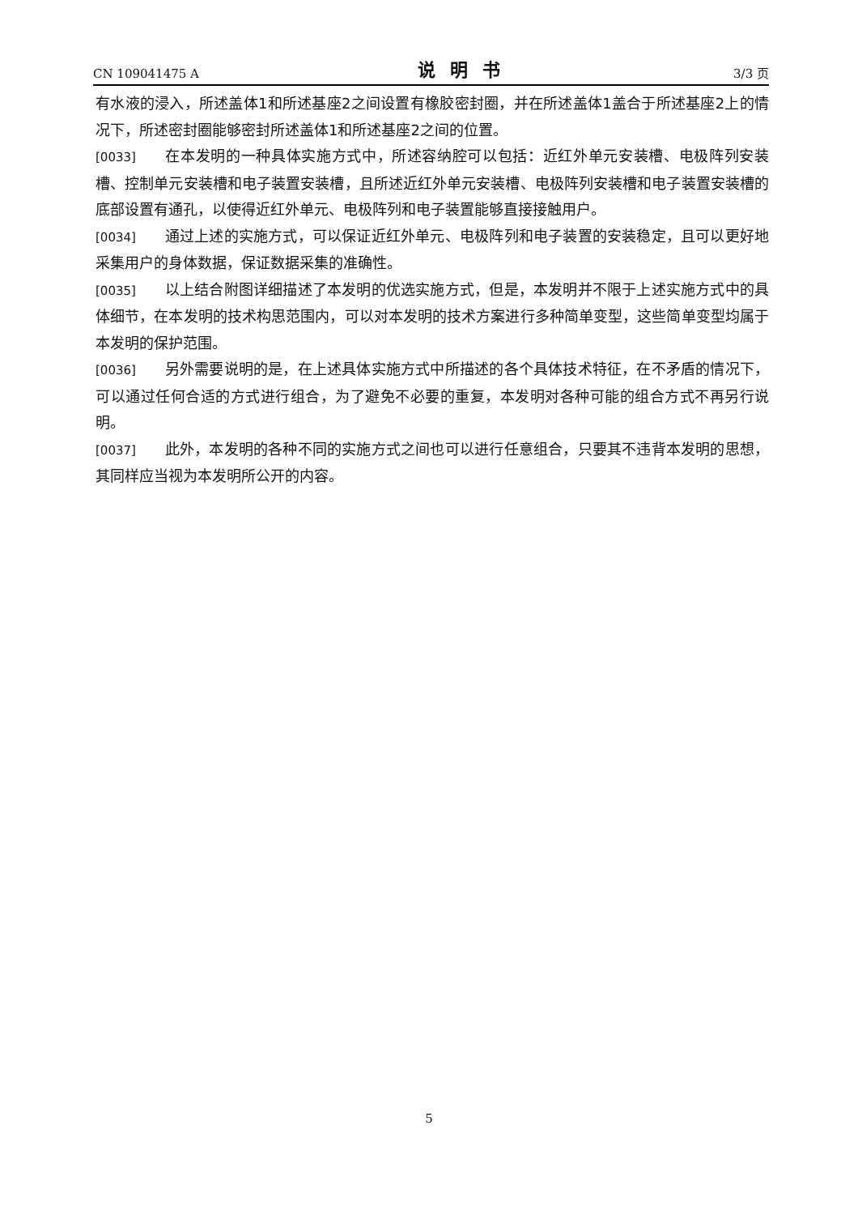CN 109041475 A 说明书 3/3 页
有水液的浸入，所述盖体1和所述基座2之间设置有橡胶密封圈，并在所述盖体1盖合于所述基座2上的情况下，所述密封圈能够密封所述盖体1和所述基座2之间的位置。
[0033] 在本发明的一种具体实施方式中，所述容纳腔可以包括：近红外单元安装槽、电极阵列安装槽、控制单元安装槽和电子装置安装槽，且所述近红外单元安装槽、电极阵列安装槽和电子装置安装槽的底部设置有通孔，以使得近红外单元、电极阵列和电子装置能够直接接触用户。
[0034] 通过上述的实施方式，可以保证近红外单元、电极阵列和电子装置的安装稳定，且可以更好地采集用户的身体数据，保证数据采集的准确性。
[0035] 以上结合附图详细描述了本发明的优选实施方式，但是，本发明并不限于上述实施方式中的具体细节，在本发明的技术构思范围内，可以对本发明的技术方案进行多种简单变型，这些简单变型均属于本发明的保护范围。
[0036] 另外需要说明的是，在上述具体实施方式中所描述的各个具体技术特征，在不矛盾的情况下，可以通过任何合适的方式进行组合，为了避免不必要的重复，本发明对各种可能的组合方式不再另行说明。
[0037] 此外，本发明的各种不同的实施方式之间也可以进行任意组合，只要其不违背本发明的思想，其同样应当视为本发明所公开的内容。
5